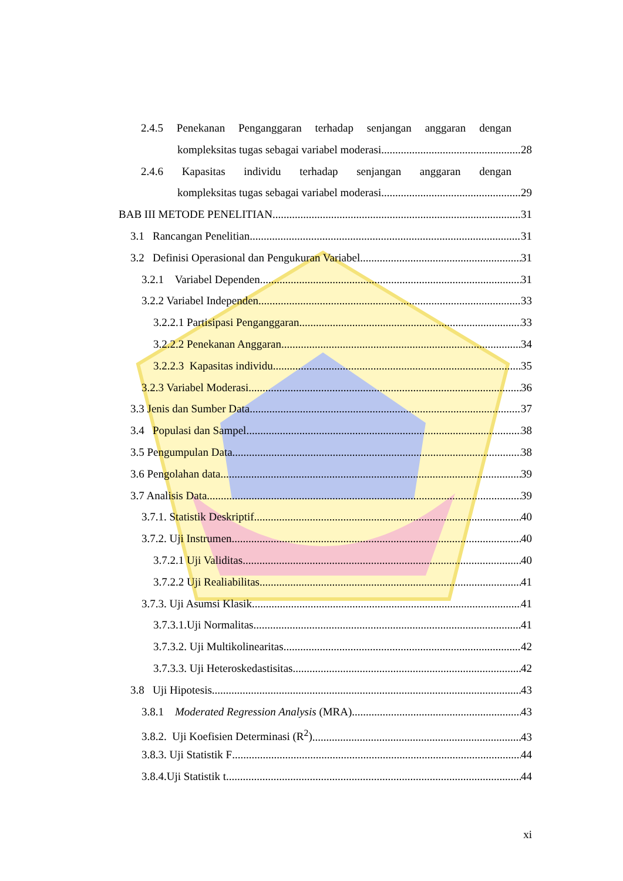2.4.5 Penekanan Penganggaran terhadap senjangan anggaran dengan
kompleksitas tugas sebagai variabel moderasi 28
2.4.6 Kapasitas individu terhadap senjangan anggaran dengan
kompleksitas tugas sebagai variabel moderasi 29
BAB III METODE PENELITIAN 31
3.1 Rancangan Penelitian 31
3.2 Definisi Operasional dan Pengukuran Variabel 31
3.2.1 Variabel Dependen 31
3.2.2 Variabel Independen 33
3.2.2.1 Partisipasi Penganggaran 33
3.2.2.2 Penekanan Anggaran 34
3.2.2.3 Kapasitas individu 35
3.2.3 Variabel Moderasi 36
3.3 Jenis dan Sumber Data 37
3.4 Populasi dan Sampel 38
3.5 Pengumpulan Data 38
3.6 Pengolahan data 39
3.7 Analisis Data 39
3.7.1. Statistik Deskriptif 40
3.7.2. Uji Instrumen 40
3.7.2.1 Uji Validitas 40
3.7.2.2 Uji Realiabilitas 41
3.7.3. Uji Asumsi Klasik 41
3.7.3.1.Uji Normalitas 41
3.7.3.2. Uji Multikolinearitas 42
3.7.3.3. Uji Heteroskedastisitas 42
3.8 Uji Hipotesis 43
3.8.1 Moderated Regression Analysis (MRA) 43
3.8.2. Uji Koefisien Determinasi (R<sup>2</sup>) 43
3.8.3. Uji Statistik F 44
3.8.4.Uji Statistik t 44
xi